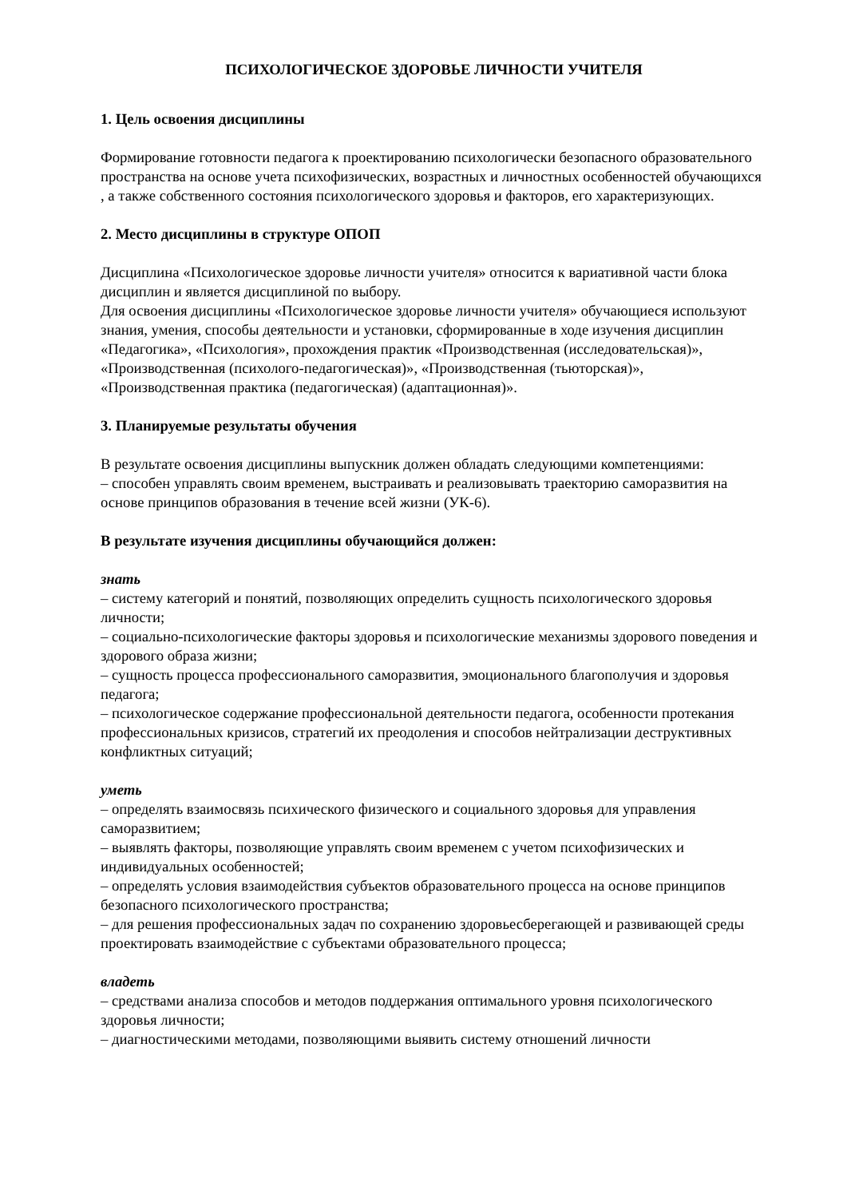ПСИХОЛОГИЧЕСКОЕ ЗДОРОВЬЕ ЛИЧНОСТИ УЧИТЕЛЯ
1. Цель освоения дисциплины
Формирование готовности педагога к проектированию психологически безопасного образовательного пространства на основе учета психофизических, возрастных и личностных особенностей обучающихся , а также собственного состояния психологического здоровья и факторов, его характеризующих.
2. Место дисциплины в структуре ОПОП
Дисциплина «Психологическое здоровье личности учителя» относится к вариативной части блока дисциплин и является дисциплиной по выбору.
Для освоения дисциплины «Психологическое здоровье личности учителя» обучающиеся используют знания, умения, способы деятельности и установки, сформированные в ходе изучения дисциплин «Педагогика», «Психология», прохождения практик «Производственная (исследовательская)», «Производственная (психолого-педагогическая)», «Производственная (тьюторская)», «Производственная практика (педагогическая) (адаптационная)».
3. Планируемые результаты обучения
В результате освоения дисциплины выпускник должен обладать следующими компетенциями:
– способен управлять своим временем, выстраивать и реализовывать траекторию саморазвития на основе принципов образования в течение всей жизни (УК-6).
В результате изучения дисциплины обучающийся должен:
знать
– систему категорий и понятий, позволяющих определить сущность психологического здоровья личности;
– социально-психологические факторы здоровья и психологические механизмы здорового поведения и здорового образа жизни;
– сущность процесса профессионального саморазвития, эмоционального благополучия и здоровья педагога;
– психологическое содержание профессиональной деятельности педагога, особенности протекания профессиональных кризисов, стратегий их преодоления и способов нейтрализации деструктивных конфликтных ситуаций;
уметь
– определять взаимосвязь психического физического и социального здоровья для управления саморазвитием;
– выявлять факторы, позволяющие управлять своим временем с учетом психофизических и индивидуальных особенностей;
– определять условия взаимодействия субъектов образовательного процесса на основе принципов безопасного психологического пространства;
– для решения профессиональных задач по сохранению здоровьесберегающей и развивающей среды проектировать взаимодействие с субъектами образовательного процесса;
владеть
– средствами анализа способов и методов поддержания оптимального уровня психологического здоровья личности;
– диагностическими методами, позволяющими выявить систему отношений личности